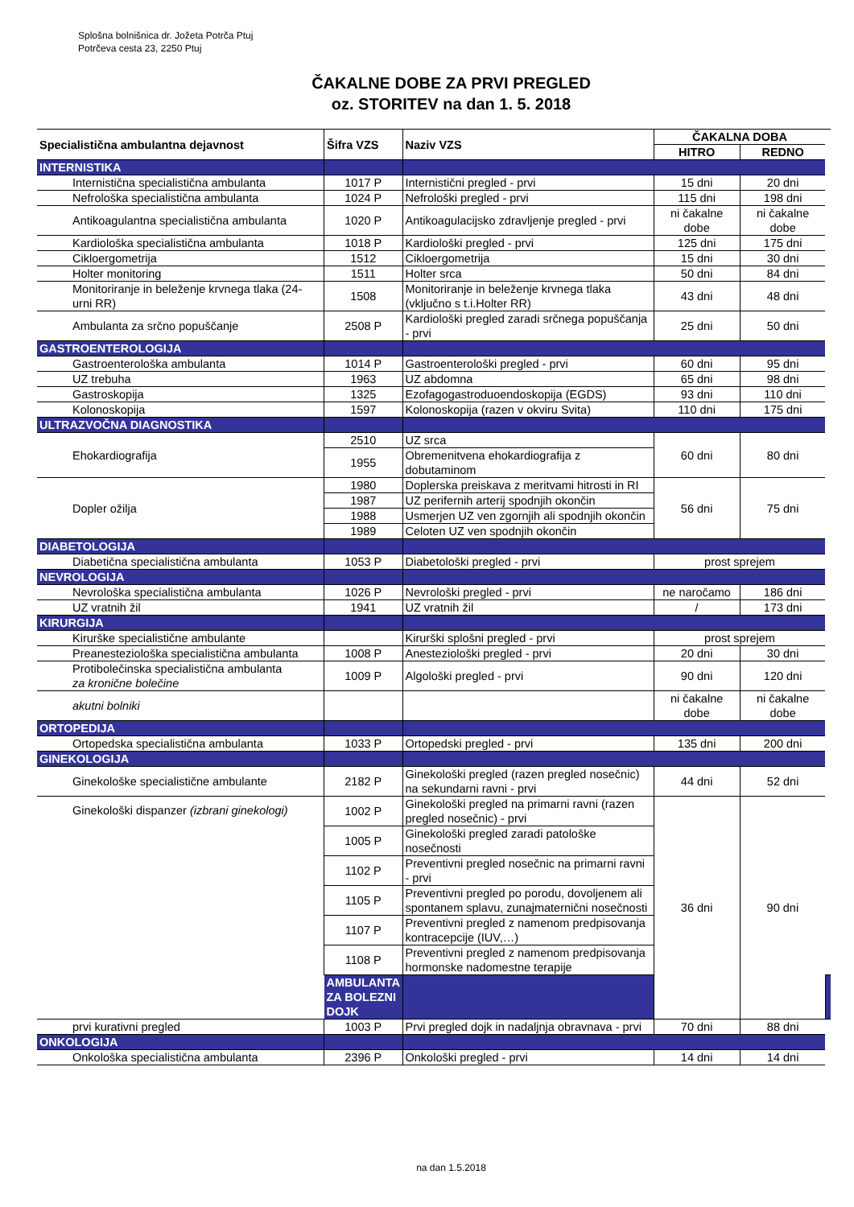Splošna bolnišnica dr. Jožeta Potrča Ptuj
Potrčeva cesta 23, 2250 Ptuj
ČAKALNE DOBE ZA PRVI PREGLED
oz. STORITEV na dan 1. 5. 2018
| Specialistična ambulantna dejavnost | Šifra VZS | Naziv VZS | ČAKALNA DOBA | | |
| --- | --- | --- | --- | --- | --- |
| | | | HITRO | REDNO | |
| INTERNISTIKA | | | | | |
| Internistična specialistična ambulanta | 1017 P | Internistični pregled - prvi | 15 dni | 20 dni | |
| Nefrološka specialistična ambulanta | 1024 P | Nefrološki pregled - prvi | 115 dni | 198 dni | |
| Antikoagulantna specialistična ambulanta | 1020 P | Antikoagulacijsko zdravljenje pregled - prvi | ni čakalne dobe | ni čakalne dobe | |
| Kardiološka specialistična ambulanta | 1018 P | Kardiološki pregled - prvi | 125 dni | 175 dni | |
| Cikloergometrija | 1512 | Cikloergometrija | 15 dni | 30 dni | |
| Holter monitoring | 1511 | Holter srca | 50 dni | 84 dni | |
| Monitoriranje in beleženje krvnega tlaka (24-urni RR) | 1508 | Monitoriranje in beleženje krvnega tlaka (vključno s t.i.Holter RR) | 43 dni | 48 dni | |
| Ambulanta za srčno popuščanje | 2508 P | Kardiološki pregled zaradi srčnega popuščanja - prvi | 25 dni | 50 dni | |
| GASTROENTEROLOGIJA | | | | | |
| Gastroenterološka ambulanta | 1014 P | Gastroenterološki pregled - prvi | 60 dni | 95 dni | |
| UZ trebuha | 1963 | UZ abdomna | 65 dni | 98 dni | |
| Gastroskopija | 1325 | Ezofagogastroduoendoskopija (EGDS) | 93 dni | 110 dni | |
| Kolonoskopija | 1597 | Kolonoskopija (razen v okviru Svita) | 110 dni | 175 dni | |
| ULTRAZVOČNA DIAGNOSTIKA | | | | | |
| Ehokardiografija | 2510 | UZ srca | 60 dni | 80 dni | |
| | 1955 | Obremenitvena ehokardiografija z dobutaminom | | | |
| Dopler ožilja | 1980 | Doplerska preiskava z meritvami hitrosti in RI | 56 dni | 75 dni | |
| | 1987 | UZ perifernih arterij spodnjih okončin | | | |
| | 1988 | Usmerjen UZ ven zgornjih ali spodnjih okončin | | | |
| | 1989 | Celoten UZ ven spodnjih okončin | | | |
| DIABETOLOGIJA | | | | | |
| Diabetična specialistična ambulanta | 1053 P | Diabetološki pregled - prvi | prost sprejem | | |
| NEVROLOGIJA | | | | | |
| Nevrološka specialistična ambulanta | 1026 P | Nevrološki pregled - prvi | ne naročamo | 186 dni | |
| UZ vratnih žil | 1941 | UZ vratnih žil | / | 173 dni | |
| KIRURGIJA | | | | | |
| Kirurške specialistične ambulante | | Kirurški splošni pregled - prvi | prost sprejem | | |
| Preanesteziološka specialistična ambulanta | 1008 P | Anesteziološki pregled - prvi | 20 dni | 30 dni | |
| Protibolečinska specialistična ambulanta za kronične bolečine | 1009 P | Algološki pregled - prvi | 90 dni | 120 dni | |
| akutni bolniki | | | ni čakalne dobe | ni čakalne dobe | |
| ORTOPEDIJA | | | | | |
| Ortopedska specialistična ambulanta | 1033 P | Ortopedski pregled - prvi | 135 dni | 200 dni | |
| GINEKOLOGIJA | | | | | |
| Ginekološke specialistične ambulante | 2182 P | Ginekološki pregled (razen pregled nosečnic) na sekundarni ravni - prvi | 44 dni | 52 dni | |
| Ginekološki dispanzer (izbrani ginekologi) | 1002 P | Ginekološki pregled na primarni ravni (razen pregled nosečnic) - prvi | 36 dni | 90 dni | |
| | 1005 P | Ginekološki pregled zaradi patološke nosečnosti | | | |
| | 1102 P | Preventivni pregled nosečnic na primarni ravni - prvi | | | |
| | 1105 P | Preventivni pregled po porodu, dovoljenem ali spontanem splavu, zunajmaternični nosečnosti | | | |
| | 1107 P | Preventivni pregled z namenom predpisovanja kontracepcije (IUV,…) | | | |
| | 1108 P | Preventivni pregled z namenom predpisovanja hormonske nadomestne terapije | | | |
| | AMBULANTA ZA BOLEZNI DOJK | | | | |
| prvi kurativni pregled | 1003 P | Prvi pregled dojk in nadaljnja obravnava - prvi | 70 dni | 88 dni | |
| ONKOLOGIJA | | | | | |
| Onkološka specialistična ambulanta | 2396 P | Onkološki pregled - prvi | 14 dni | 14 dni | |
na dan 1.5.2018